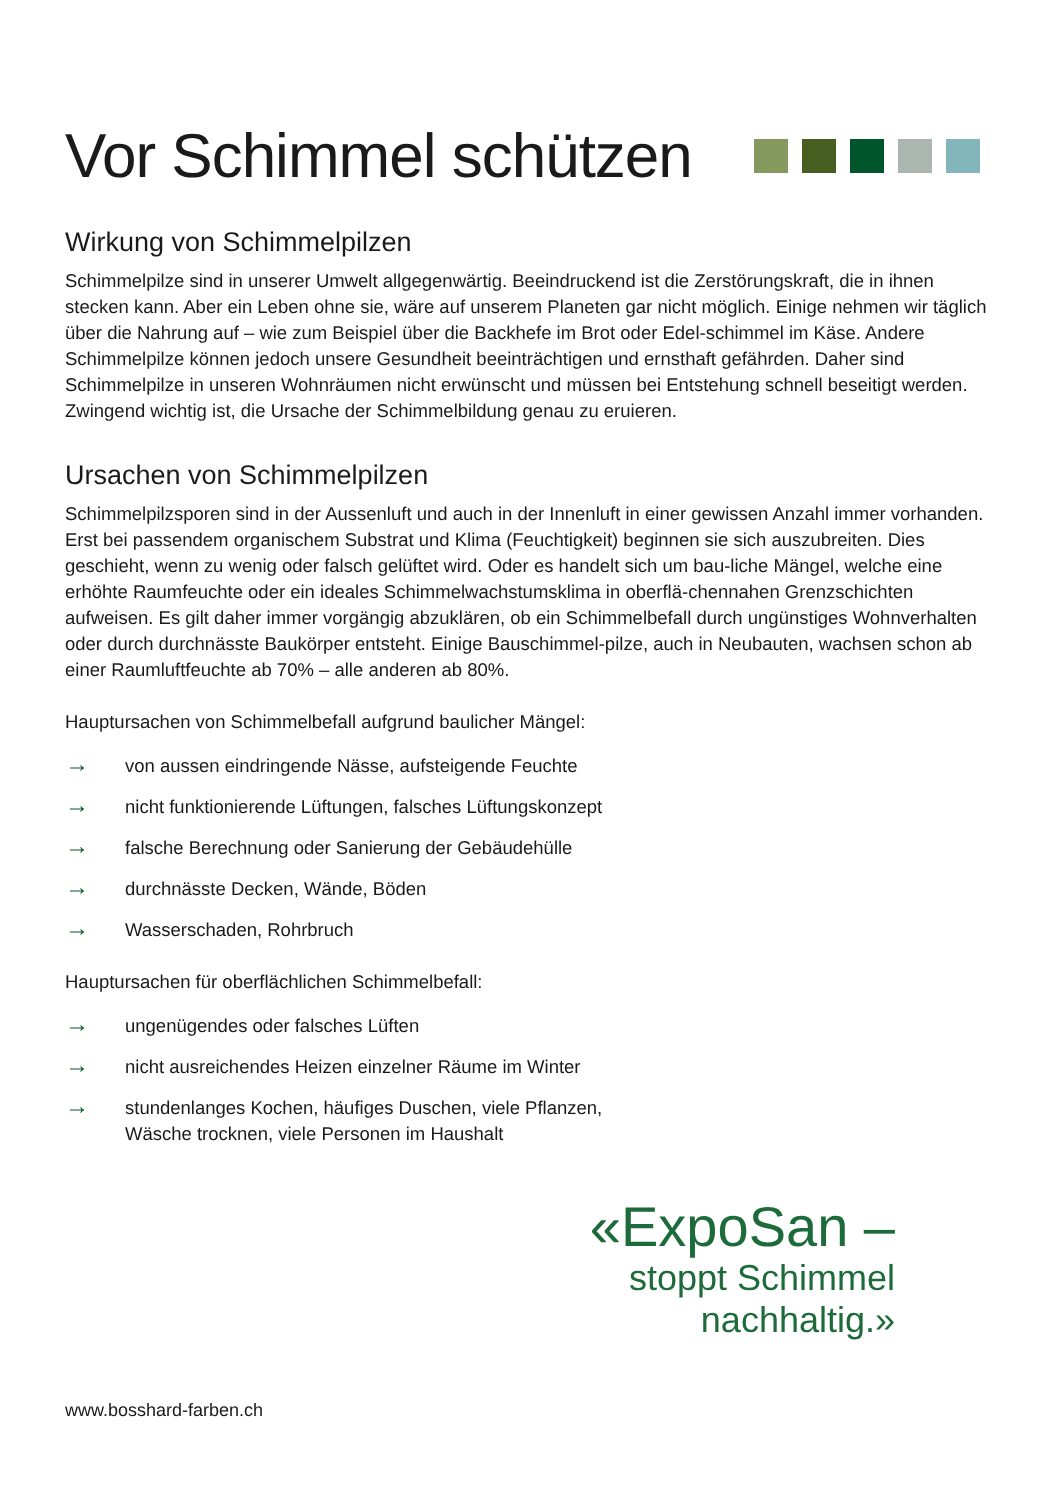Vor Schimmel schützen
Wirkung von Schimmelpilzen
Schimmelpilze sind in unserer Umwelt allgegenwärtig. Beeindruckend ist die Zerstörungskraft, die in ihnen stecken kann. Aber ein Leben ohne sie, wäre auf unserem Planeten gar nicht möglich. Einige nehmen wir täglich über die Nahrung auf – wie zum Beispiel über die Backhefe im Brot oder Edel-schimmel im Käse. Andere Schimmelpilze können jedoch unsere Gesundheit beeinträchtigen und ernsthaft gefährden. Daher sind Schimmelpilze in unseren Wohnräumen nicht erwünscht und müssen bei Entstehung schnell beseitigt werden. Zwingend wichtig ist, die Ursache der Schimmelbildung genau zu eruieren.
Ursachen von Schimmelpilzen
Schimmelpilzsporen sind in der Aussenluft und auch in der Innenluft in einer gewissen Anzahl immer vorhanden. Erst bei passendem organischem Substrat und Klima (Feuchtigkeit) beginnen sie sich auszubreiten. Dies geschieht, wenn zu wenig oder falsch gelüftet wird. Oder es handelt sich um bau-liche Mängel, welche eine erhöhte Raumfeuchte oder ein ideales Schimmelwachstumsklima in oberflä-chennahen Grenzschichten aufweisen. Es gilt daher immer vorgängig abzuklären, ob ein Schimmelbefall durch ungünstiges Wohnverhalten oder durch durchnässte Baukörper entsteht. Einige Bauschimmel-pilze, auch in Neubauten, wachsen schon ab einer Raumluftfeuchte ab 70% – alle anderen ab 80%.
Hauptursachen von Schimmelbefall aufgrund baulicher Mängel:
→ von aussen eindringende Nässe, aufsteigende Feuchte
→ nicht funktionierende Lüftungen, falsches Lüftungskonzept
→ falsche Berechnung oder Sanierung der Gebäudehülle
→ durchnässte Decken, Wände, Böden
→ Wasserschaden, Rohrbruch
Hauptursachen für oberflächlichen Schimmelbefall:
→ ungenügendes oder falsches Lüften
→ nicht ausreichendes Heizen einzelner Räume im Winter
→ stundenlanges Kochen, häufiges Duschen, viele Pflanzen,
Wäsche trocknen, viele Personen im Haushalt
«ExpoSan –
stoppt Schimmel nachhaltig.»
www.bosshard-farben.ch